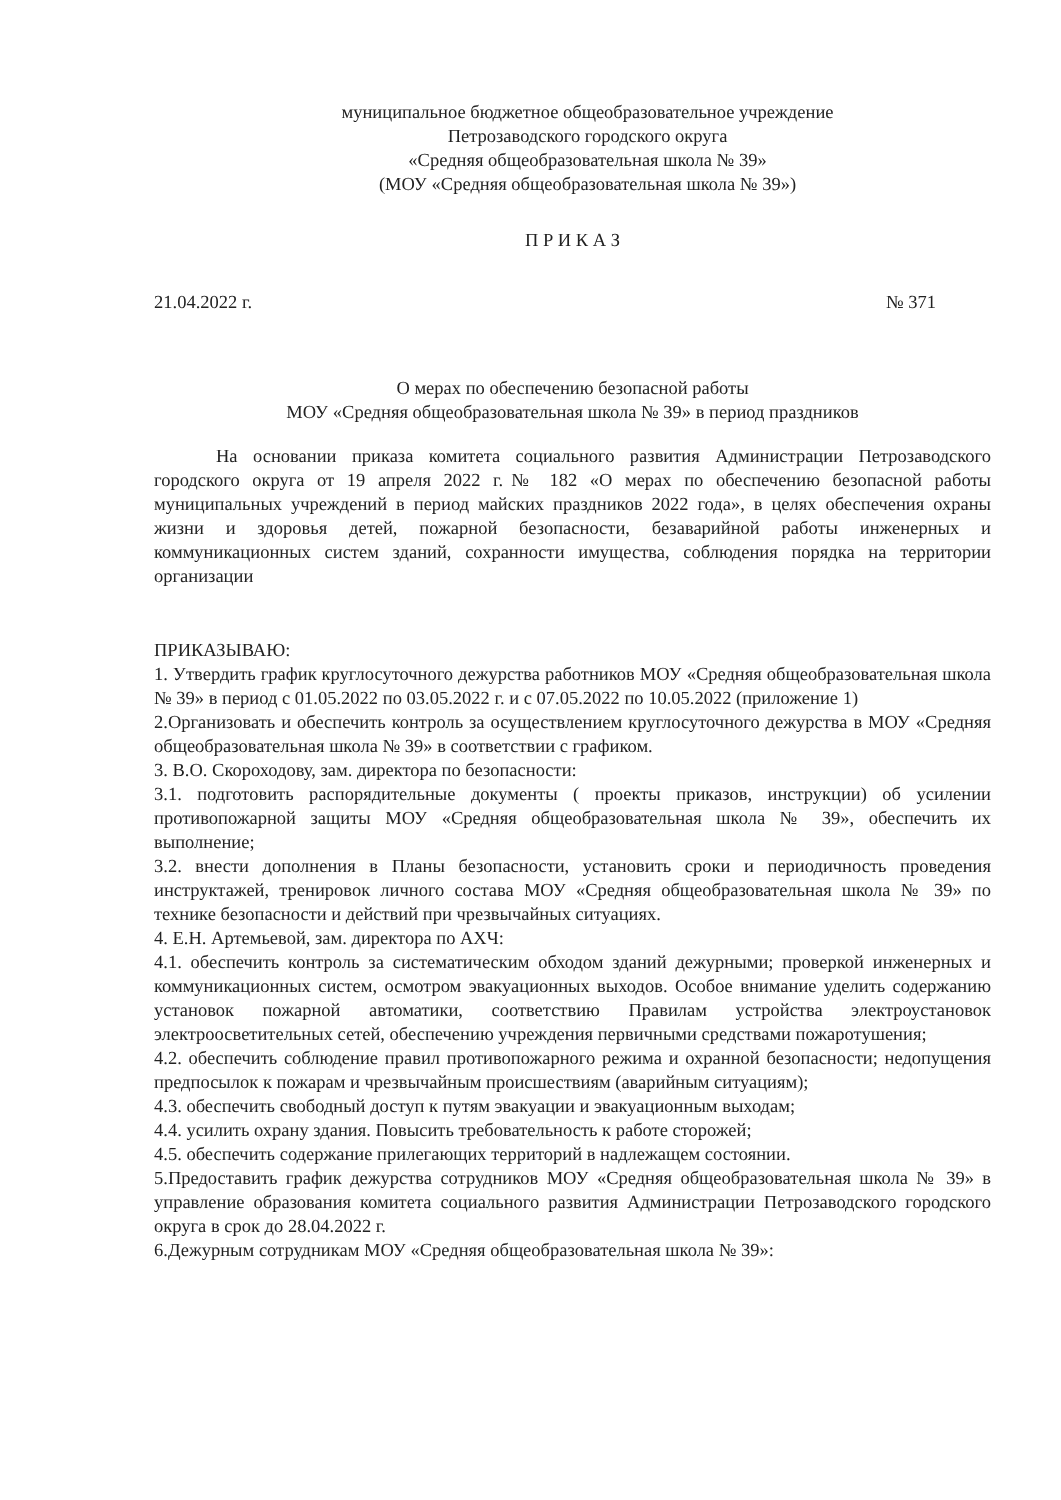муниципальное бюджетное общеобразовательное учреждение
Петрозаводского городского округа
«Средняя общеобразовательная школа № 39»
(МОУ «Средняя общеобразовательная школа № 39»)
П Р И К А З
21.04.2022 г. № 371
О мерах по обеспечению безопасной работы
МОУ «Средняя общеобразовательная школа № 39» в период праздников
На основании приказа комитета социального развития Администрации Петрозаводского городского округа от 19 апреля 2022 г.№ 182 «О мерах по обеспечению безопасной работы муниципальных учреждений в период майских праздников 2022 года», в целях обеспечения охраны жизни и здоровья детей, пожарной безопасности, безаварийной работы инженерных и коммуникационных систем зданий, сохранности имущества, соблюдения порядка на территории организации
ПРИКАЗЫВАЮ:
1. Утвердить график круглосуточного дежурства работников МОУ «Средняя общеобразовательная школа № 39» в период с 01.05.2022 по 03.05.2022 г. и с 07.05.2022 по 10.05.2022 (приложение 1)
2.Организовать и обеспечить контроль за осуществлением круглосуточного дежурства в МОУ «Средняя общеобразовательная школа № 39» в соответствии с графиком.
3. В.О. Скороходову, зам. директора по безопасности:
3.1. подготовить распорядительные документы ( проекты приказов, инструкции) об усилении противопожарной защиты МОУ «Средняя общеобразовательная школа № 39», обеспечить их выполнение;
3.2. внести дополнения в Планы безопасности, установить сроки и периодичность проведения инструктажей, тренировок личного состава МОУ «Средняя общеобразовательная школа № 39» по технике безопасности и действий при чрезвычайных ситуациях.
4. Е.Н. Артемьевой, зам. директора по АХЧ:
4.1. обеспечить контроль за систематическим обходом зданий дежурными; проверкой инженерных и коммуникационных систем, осмотром эвакуационных выходов. Особое внимание уделить содержанию установок пожарной автоматики, соответствию Правилам устройства электроустановок электроосветительных сетей, обеспечению учреждения первичными средствами пожаротушения;
4.2. обеспечить соблюдение правил противопожарного режима и охранной безопасности; недопущения предпосылок к пожарам и чрезвычайным происшествиям (аварийным ситуациям);
4.3. обеспечить свободный доступ к путям эвакуации и эвакуационным выходам;
4.4. усилить охрану здания. Повысить требовательность к работе сторожей;
4.5. обеспечить содержание прилегающих территорий в надлежащем состоянии.
5.Предоставить график дежурства сотрудников МОУ «Средняя общеобразовательная школа № 39» в управление образования комитета социального развития Администрации Петрозаводского городского округа в срок до 28.04.2022 г.
6.Дежурным сотрудникам МОУ «Средняя общеобразовательная школа № 39»: